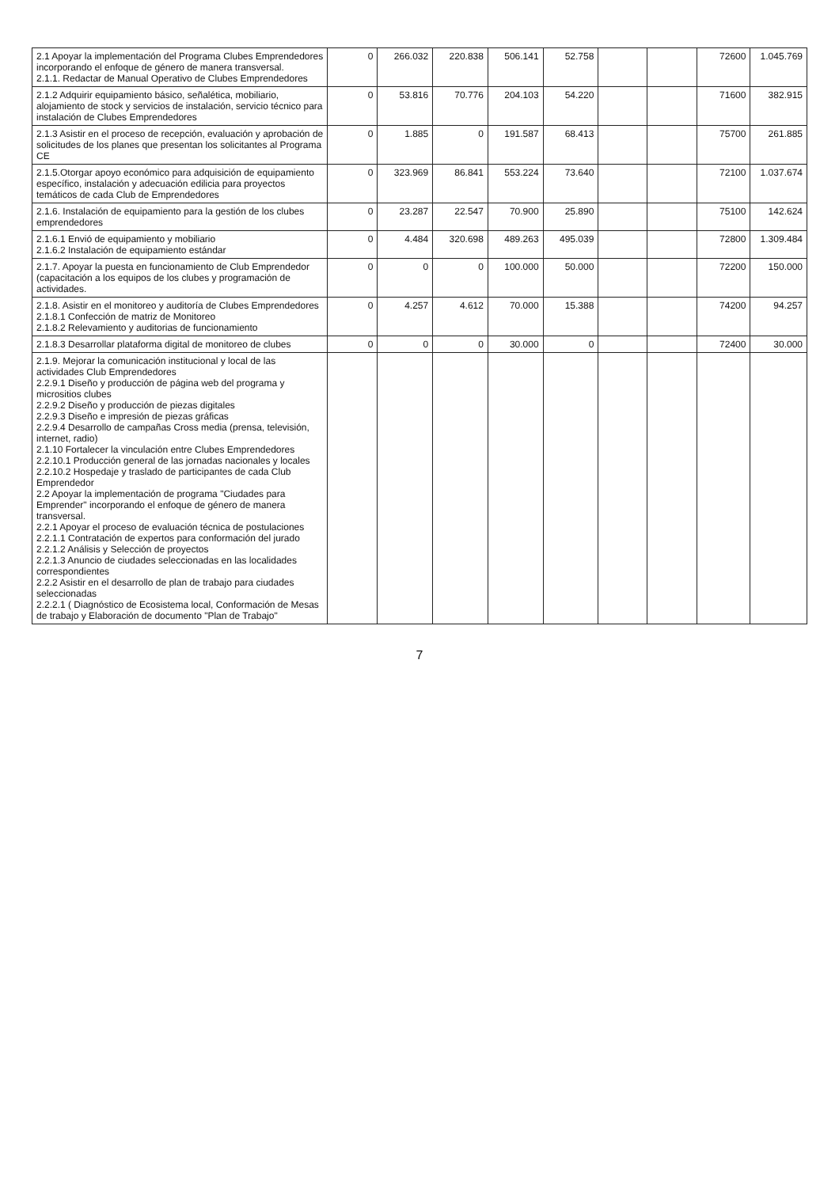| 2.1 Apoyar la implementación del Programa Clubes Emprendedores incorporando el enfoque de género de manera transversal. 2.1.1. Redactar de Manual Operativo de Clubes Emprendedores | 0 | 266.032 | 220.838 | 506.141 | 52.758 | | | 72600 | 1.045.769 |
| 2.1.2 Adquirir equipamiento básico, señalética, mobiliario, alojamiento de stock y servicios de instalación, servicio técnico para instalación de Clubes Emprendedores | 0 | 53.816 | 70.776 | 204.103 | 54.220 | | | 71600 | 382.915 |
| 2.1.3 Asistir en el proceso de recepción, evaluación y aprobación de solicitudes de los planes que presentan los solicitantes al Programa CE | 0 | 1.885 | 0 | 191.587 | 68.413 | | | 75700 | 261.885 |
| 2.1.5.Otorgar apoyo económico para adquisición de equipamiento específico, instalación y adecuación edilicia para proyectos temáticos de cada Club de Emprendedores | 0 | 323.969 | 86.841 | 553.224 | 73.640 | | | 72100 | 1.037.674 |
| 2.1.6. Instalación de equipamiento para la gestión de los clubes emprendedores | 0 | 23.287 | 22.547 | 70.900 | 25.890 | | | 75100 | 142.624 |
| 2.1.6.1 Envió de equipamiento y mobiliario 2.1.6.2 Instalación de equipamiento estándar | 0 | 4.484 | 320.698 | 489.263 | 495.039 | | | 72800 | 1.309.484 |
| 2.1.7. Apoyar la puesta en funcionamiento de Club Emprendedor (capacitación a los equipos de los clubes y programación de actividades. | 0 | 0 | 0 | 100.000 | 50.000 | | | 72200 | 150.000 |
| 2.1.8. Asistir en el monitoreo y auditoría de Clubes Emprendedores 2.1.8.1 Confección de matriz de Monitoreo 2.1.8.2 Relevamiento y auditorias de funcionamiento | 0 | 4.257 | 4.612 | 70.000 | 15.388 | | | 74200 | 94.257 |
| 2.1.8.3 Desarrollar plataforma digital de monitoreo de clubes | 0 | 0 | 0 | 30.000 | 0 | | | 72400 | 30.000 |
| 2.1.9. Mejorar la comunicación institucional y local de las actividades Club Emprendedores 2.2.9.1 Diseño y producción de página web del programa y micrositios clubes 2.2.9.2 Diseño y producción de piezas digitales 2.2.9.3 Diseño e impresión de piezas gráficas 2.2.9.4 Desarrollo de campañas Cross media (prensa, televisión, internet, radio) 2.1.10 Fortalecer la vinculación entre Clubes Emprendedores 2.2.10.1 Producción general de las jornadas nacionales y locales 2.2.10.2 Hospedaje y traslado de participantes de cada Club Emprendedor 2.2 Apoyar la implementación de programa "Ciudades para Emprender" incorporando el enfoque de género de manera transversal. 2.2.1 Apoyar el proceso de evaluación técnica de postulaciones 2.2.1.1 Contratación de expertos para conformación del jurado 2.2.1.2 Análisis y Selección de proyectos 2.2.1.3 Anuncio de ciudades seleccionadas en las localidades correspondientes 2.2.2 Asistir en el desarrollo de plan de trabajo para ciudades seleccionadas 2.2.2.1 ( Diagnóstico de Ecosistema local, Conformación de Mesas de trabajo y Elaboración de documento "Plan de Trabajo" | | | | | | | | | |
7